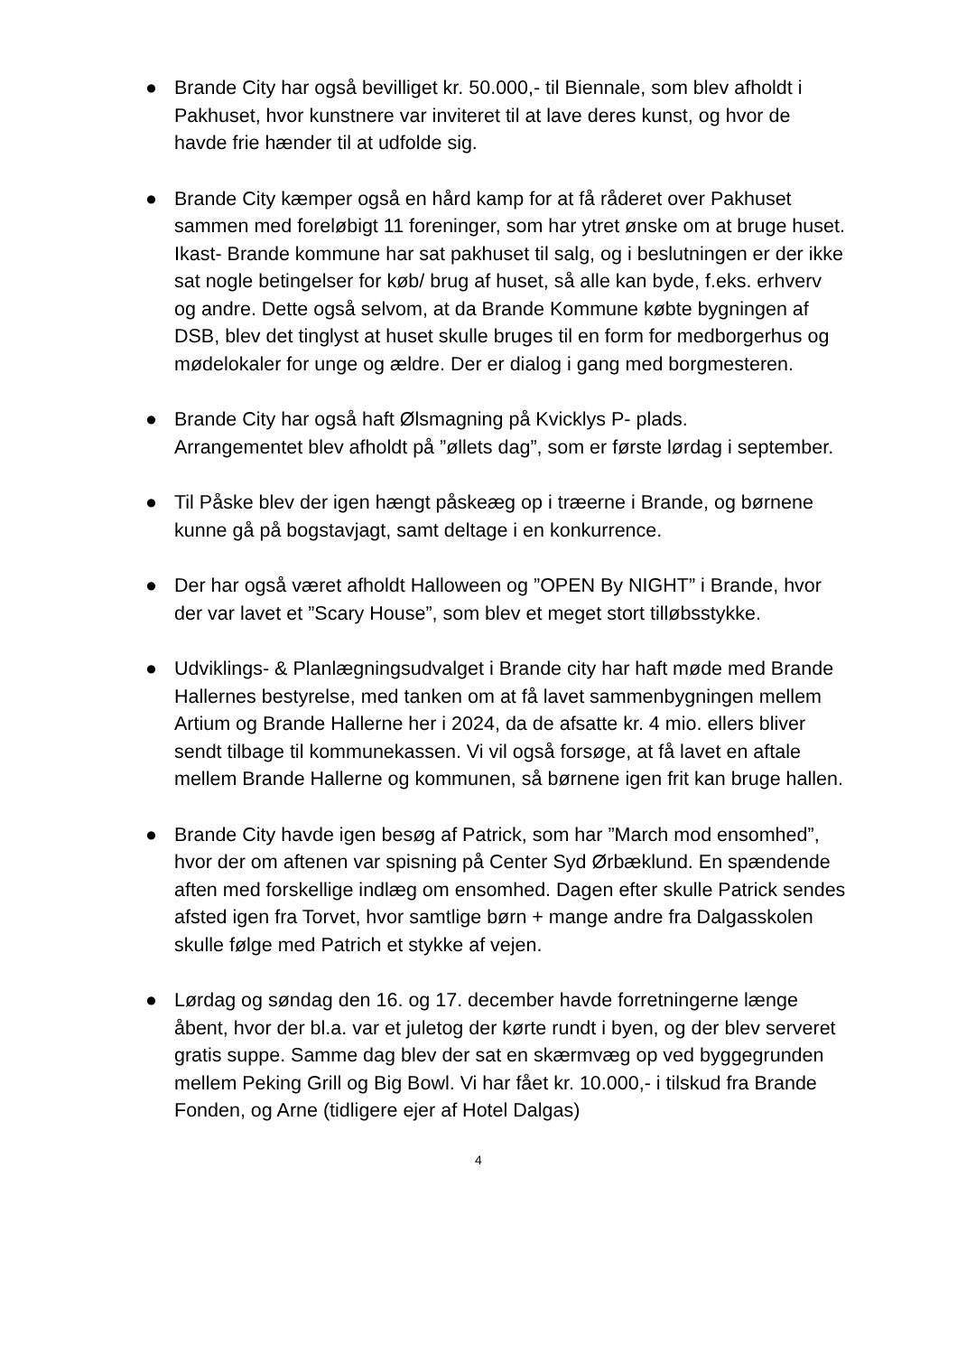● Brande City har også bevilliget kr. 50.000,- til Biennale, som blev afholdt i Pakhuset, hvor kunstnere var inviteret til at lave deres kunst, og hvor de havde frie hænder til at udfolde sig.
● Brande City kæmper også en hård kamp for at få råderet over Pakhuset sammen med foreløbigt 11 foreninger, som har ytret ønske om at bruge huset.
Ikast- Brande kommune har sat pakhuset til salg, og i beslutningen er der ikke sat nogle betingelser for køb/ brug af huset, så alle kan byde, f.eks. erhverv og andre. Dette også selvom, at da Brande Kommune købte bygningen af DSB, blev det tinglyst at huset skulle bruges til en form for medborgerhus og mødelokaler for unge og ældre. Der er dialog i gang med borgmesteren.
● Brande City har også haft Ølsmagning på Kvicklys P- plads.
Arrangementet blev afholdt på ”øllets dag”, som er første lørdag i september.
● Til Påske blev der igen hængt påskeæg op i træerne i Brande, og børnene kunne gå på bogstavjagt, samt deltage i en konkurrence.
● Der har også været afholdt Halloween og ”OPEN By NIGHT” i Brande, hvor der var lavet et ”Scary House”, som blev et meget stort tilløbsstykke.
● Udviklings- & Planlægningsudvalget i Brande city har haft møde med Brande Hallernes bestyrelse, med tanken om at få lavet sammenbygningen mellem Artium og Brande Hallerne her i 2024, da de afsatte kr. 4 mio. ellers bliver sendt tilbage til kommunekassen. Vi vil også forsøge, at få lavet en aftale mellem Brande Hallerne og kommunen, så børnene igen frit kan bruge hallen.
● Brande City havde igen besøg af Patrick, som har ”March mod ensomhed”, hvor der om aftenen var spisning på Center Syd Ørbæklund. En spændende aften med forskellige indlæg om ensomhed. Dagen efter skulle Patrick sendes afsted igen fra Torvet, hvor samtlige børn + mange andre fra Dalgasskolen skulle følge med Patrich et stykke af vejen.
● Lørdag og søndag den 16. og 17. december havde forretningerne længe åbent, hvor der bl.a. var et juletog der kørte rundt i byen, og der blev serveret gratis suppe. Samme dag blev der sat en skærmvæg op ved byggegrunden mellem Peking Grill og Big Bowl. Vi har fået kr. 10.000,- i tilskud fra Brande Fonden, og Arne (tidligere ejer af Hotel Dalgas)
4